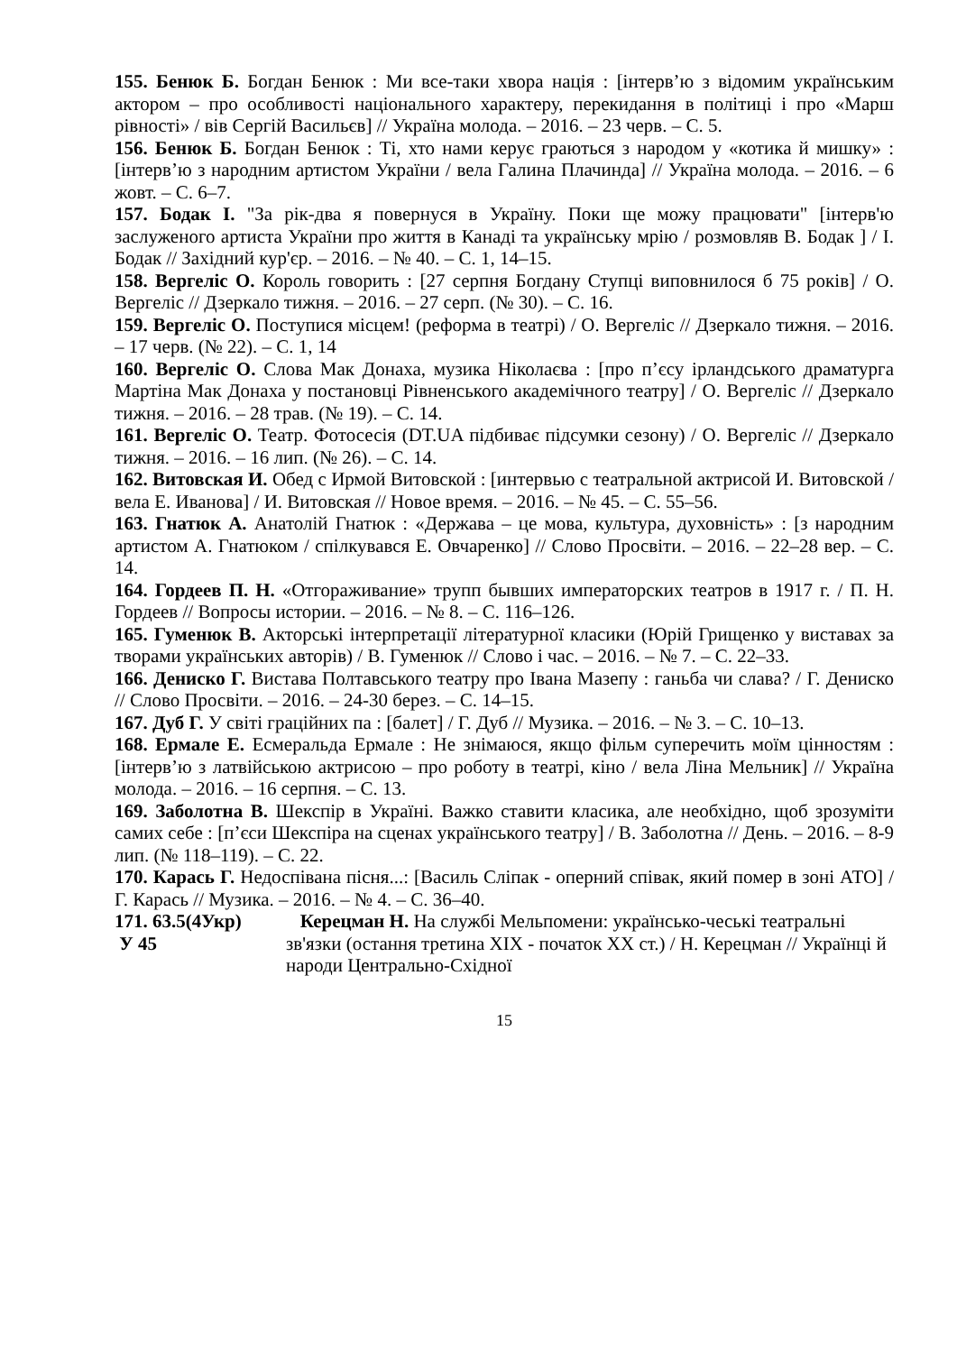155. Бенюк Б. Богдан Бенюк : Ми все-таки хвора нація : [інтерв’ю з відомим українським актором – про особливості національного характеру, перекидання в політиці і про «Марш рівності» / вів Сергій Васильєв] // Україна молода. – 2016. – 23 черв. – С. 5.
156. Бенюк Б. Богдан Бенюк : Ті, хто нами керує граються з народом у «котика й мишку» : [інтерв’ю з народним артистом України / вела Галина Плачинда] // Україна молода. – 2016. – 6 жовт. – С. 6–7.
157. Бодак І. "За рік-два я повернуся в Україну. Поки ще можу працювати" [інтерв'ю заслуженого артиста України про життя в Канаді та українську мрію / розмовляв В. Бодак ] / І. Бодак // Західний кур'єр. – 2016. – № 40. – С. 1, 14–15.
158. Вергеліс О. Король говорить : [27 серпня Богдану Ступці виповнилося б 75 років] / О. Вергеліс // Дзеркало тижня. – 2016. – 27 серп. (№ 30). – С. 16.
159. Вергеліс О. Поступися місцем! (реформа в театрі) / О. Вергеліс // Дзеркало тижня. – 2016. – 17 черв. (№ 22). – С. 1, 14
160. Вергеліс О. Слова Мак Донаха, музика Ніколаєва : [про п’єсу ірландського драматурга Мартіна Мак Донаха у постановці Рівненського академічного театру] / О. Вергеліс // Дзеркало тижня. – 2016. – 28 трав. (№ 19). – С. 14.
161. Вергеліс О. Театр. Фотосесія (DT.UA підбиває підсумки сезону) / О. Вергеліс // Дзеркало тижня. – 2016. – 16 лип. (№ 26). – С. 14.
162. Витовская И. Обед с Ирмой Витовской : [интервью с театральной актрисой И. Витовской / вела Е. Иванова] / И. Витовская // Новое время. – 2016. – № 45. – С. 55–56.
163. Гнатюк А. Анатолій Гнатюк : «Держава – це мова, культура, духовність» : [з народним артистом А. Гнатюком / спілкувався Е. Овчаренко] // Слово Просвіти. – 2016. – 22–28 вер. – С. 14.
164. Гордеев П. Н. «Отгораживание» трупп бывших императорских театров в 1917 г. / П. Н. Гордеев // Вопросы истории. – 2016. – № 8. – С. 116–126.
165. Гуменюк В. Акторські інтерпретації літературної класики (Юрій Грищенко у виставах за творами українських авторів) / В. Гуменюк // Слово і час. – 2016. – № 7. – С. 22–33.
166. Дениско Г. Вистава Полтавського театру про Івана Мазепу : ганьба чи слава? / Г. Дениско // Слово Просвіти. – 2016. – 24-30 берез. – С. 14–15.
167. Дуб Г. У світі граційних па : [балет] / Г. Дуб // Музика. – 2016. – № 3. – С. 10–13.
168. Ермале Е. Есмеральда Ермале : Не знімаюся, якщо фільм суперечить моїм цінностям : [інтерв’ю з латвійською актрисою – про роботу в театрі, кіно / вела Ліна Мельник] // Україна молода. – 2016. – 16 серпня. – С. 13.
169. Заболотна В. Шекспір в Україні. Важко ставити класика, але необхідно, щоб зрозуміти самих себе : [п’єси Шекспіра на сценах українського театру] / В. Заболотна // День. – 2016. – 8-9 лип. (№ 118–119). – С. 22.
170. Карась Г. Недоспівана пісня...: [Василь Сліпак - оперний співак, який помер в зоні АТО] / Г. Карась // Музика. – 2016. – № 4. – С. 36–40.
171. 63.5(4Укр)
У 45
Керецман Н. На службі Мельпомени: українсько-чеські театральні зв'язки (остання третина XIX - початок XX ст.) / Н. Керецман // Українці й народи Центрально-Східної
15